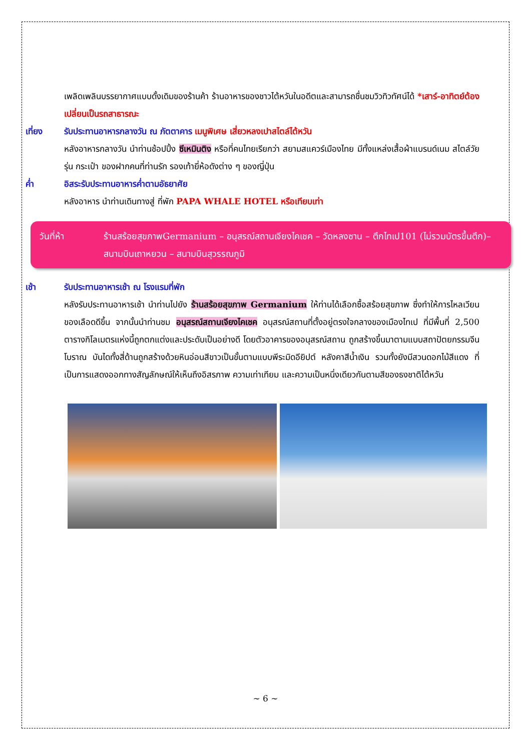เพลิดเพลินบรรยากาศแบบดั้งเดิมของร้านค้า ร้านอาหารของชาวไต้หวันในอดีตและสามารถชื่นชมวิวทิวทัศน์ได้ *เสาร์-อาทิตย์ต้องเปลี่ยนเป็นรถสาธารณะ
เที่ยง รับประทานอาหารกลางวัน ณ ภัตตาคาร เมนูพิเศษ เสี่ยวหลงเปาสไตล์ไต้หวัน
หลังอาหารกลางวัน นำท่านช้อปปิ้ง ซีเหมินติง หรือที่คนไทยเรียกว่า สยามสแควร์เมืองไทย มีทั้งแหล่งเสื้อผ้าแบรนด์เนม สไตล์วัยรุ่น กระเป๋า ของฝากคนที่ท่านรัก รองเท้ายี่ห้อดังต่าง ๆ ของญี่ปุ่น
ค่ำ อิสระรับประทานอาหารค่ำตามอัธยาศัย
หลังอาหาร นำท่านเดินทางสู่ ที่พัก PAPA WHALE HOTEL หรือเทียบเท่า
วันที่ห้า ร้านสร้อยสุขภาพGermanium – อนุสรณ์สถานเจียงไคเชค – วัดหลงซาน – ตึกไทเป101 (ไม่รวมบัตรขึ้นตึก)– สนามบินเถาหยวน – สนามบินสุวรรณภูมิ
เช้า รับประทานอาหารเช้า ณ โรงแรมที่พัก
หลังรับประทานอาหารเช้า นำท่านไปยัง ร้านสร้อยสุขภาพ Germanium ให้ท่านได้เลือกซื้อสร้อยสุขภาพ ซึ่งทำให้การไหลเวียนของเลือดดีขึ้น จากนั้นนำท่านชม อนุสรณ์สถานเจียงไคเชค อนุสรณ์สถานที่ตั้งอยู่ตรงใจกลางของเมืองไทเป ที่มีพื้นที่ 2,500 ตารางกิโลเมตรแห่งนี้ถูกตกแต่งและประดับเป็นอย่างดี โดยตัวอาคารของอนุสรณ์สถาน ถูกสร้างขึ้นมาตามแบบสถาปัตยกรรมจีนโบราณ บันไดทั้งสี่ด้านถูกสร้างด้วยหินอ่อนสีขาวเป็นขั้นตามแบบพีระมิดอียิปต์ หลังคาสีน้ำเงิน รวมทั้งยังมีสวนดอกไม้สีแดง ที่เป็นการแสดงออกทางสัญลักษณ์ให้เห็นถึงอิสรภาพ ความเท่าเทียม และความเป็นหนึ่งเดียวกันตามสีของธงชาติไต้หวัน
~ 6 ~